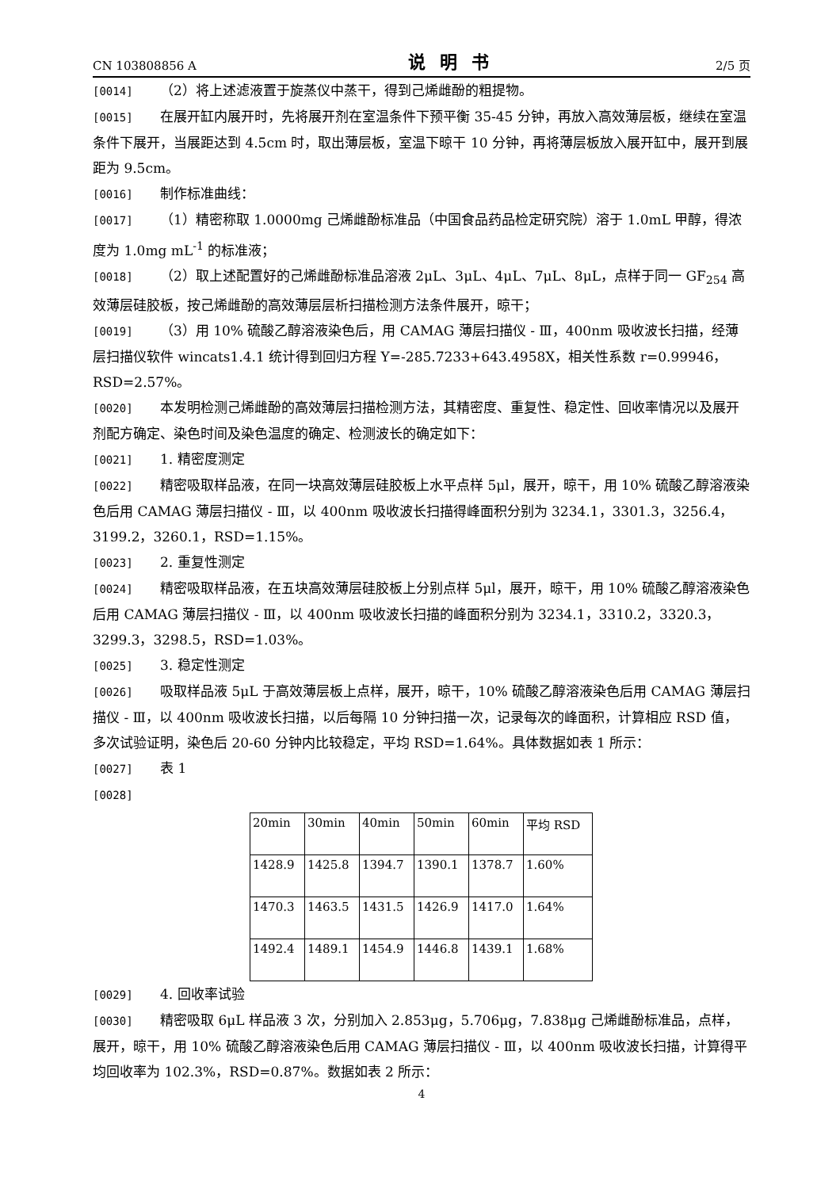CN 103808856 A 说明书 2/5 页
[0014] （2）将上述滤液置于旋蒸仪中蒸干，得到己烯雌酚的粗提物。
[0015] 在展开缸内展开时，先将展开剂在室温条件下预平衡 35-45 分钟，再放入高效薄层板，继续在室温条件下展开，当展距达到 4.5cm 时，取出薄层板，室温下晾干 10 分钟，再将薄层板放入展开缸中，展开到展距为 9.5cm。
[0016] 制作标准曲线：
[0017] （1）精密称取 1.0000mg 己烯雌酚标准品（中国食品药品检定研究院）溶于 1.0mL 甲醇，得浓度为 1.0mg mL<sup>-1</sup> 的标准液；
[0018] （2）取上述配置好的己烯雌酚标准品溶液 2μL、3μL、4μL、7μL、8μL，点样于同一 GF<sub>254</sub> 高效薄层硅胶板，按己烯雌酚的高效薄层层析扫描检测方法条件展开，晾干；
[0019] （3）用 10% 硫酸乙醇溶液染色后，用 CAMAG 薄层扫描仪 - Ⅲ，400nm 吸收波长扫描，经薄层扫描仪软件 wincats1.4.1 统计得到回归方程 Y=-285.7233+643.4958X，相关性系数 r=0.99946，RSD=2.57%。
[0020] 本发明检测己烯雌酚的高效薄层扫描检测方法，其精密度、重复性、稳定性、回收率情况以及展开剂配方确定、染色时间及染色温度的确定、检测波长的确定如下：
[0021] 1. 精密度测定
[0022] 精密吸取样品液，在同一块高效薄层硅胶板上水平点样 5μl，展开，晾干，用 10% 硫酸乙醇溶液染色后用 CAMAG 薄层扫描仪 - Ⅲ，以 400nm 吸收波长扫描得峰面积分别为 3234.1，3301.3，3256.4，3199.2，3260.1，RSD=1.15%。
[0023] 2. 重复性测定
[0024] 精密吸取样品液，在五块高效薄层硅胶板上分别点样 5μl，展开，晾干，用 10% 硫酸乙醇溶液染色后用 CAMAG 薄层扫描仪 - Ⅲ，以 400nm 吸收波长扫描的峰面积分别为 3234.1，3310.2，3320.3，3299.3，3298.5，RSD=1.03%。
[0025] 3. 稳定性测定
[0026] 吸取样品液 5μL 于高效薄层板上点样，展开，晾干，10% 硫酸乙醇溶液染色后用 CAMAG 薄层扫描仪 - Ⅲ，以 400nm 吸收波长扫描，以后每隔 10 分钟扫描一次，记录每次的峰面积，计算相应 RSD 值，多次试验证明，染色后 20-60 分钟内比较稳定，平均 RSD=1.64%。具体数据如表 1 所示：
[0027] 表 1
[0028]
| 20min | 30min | 40min | 50min | 60min | 平均 RSD |
| 1428.9 | 1425.8 | 1394.7 | 1390.1 | 1378.7 | 1.60% |
| 1470.3 | 1463.5 | 1431.5 | 1426.9 | 1417.0 | 1.64% |
| 1492.4 | 1489.1 | 1454.9 | 1446.8 | 1439.1 | 1.68% |
[0029] 4. 回收率试验
[0030] 精密吸取 6μL 样品液 3 次，分别加入 2.853μg，5.706μg，7.838μg 己烯雌酚标准品，点样，展开，晾干，用 10% 硫酸乙醇溶液染色后用 CAMAG 薄层扫描仪 - Ⅲ，以 400nm 吸收波长扫描，计算得平均回收率为 102.3%，RSD=0.87%。数据如表 2 所示：
4